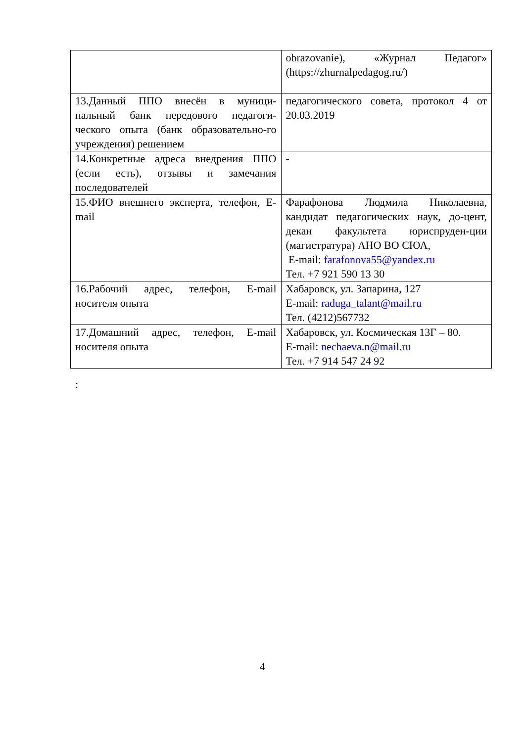| | obrazovanie), «Журнал Педагог» (https://zhurnalpedagog.ru/) |
| 13.Данный ППО внесён в муници-пальный банк передового педагоги-ческого опыта (банк образовательно-го учреждения) решением | педагогического совета, протокол 4 от 20.03.2019 |
| 14.Конкретные адреса внедрения ППО (если есть), отзывы и замечания последователей | - |
| 15.ФИО внешнего эксперта, телефон, E-mail | Фарафонова Людмила Николаевна, кандидат педагогических наук, до-цент, декан факультета юриспруден-ции (магистратура) АНО ВО СЮА, E-mail: farafonova55@yandex.ru Тел. +7 921 590 13 30 |
| 16.Рабочий адрес, телефон, E-mail носителя опыта | Хабаровск, ул. Запарина, 127 E-mail: raduga_talant@mail.ru Тел. (4212)567732 |
| 17.Домашний адрес, телефон, E-mail носителя опыта | Хабаровск, ул. Космическая 13Г – 80. E-mail: nechaeva.n@mail.ru Тел. +7 914 547 24 92 |
:
4